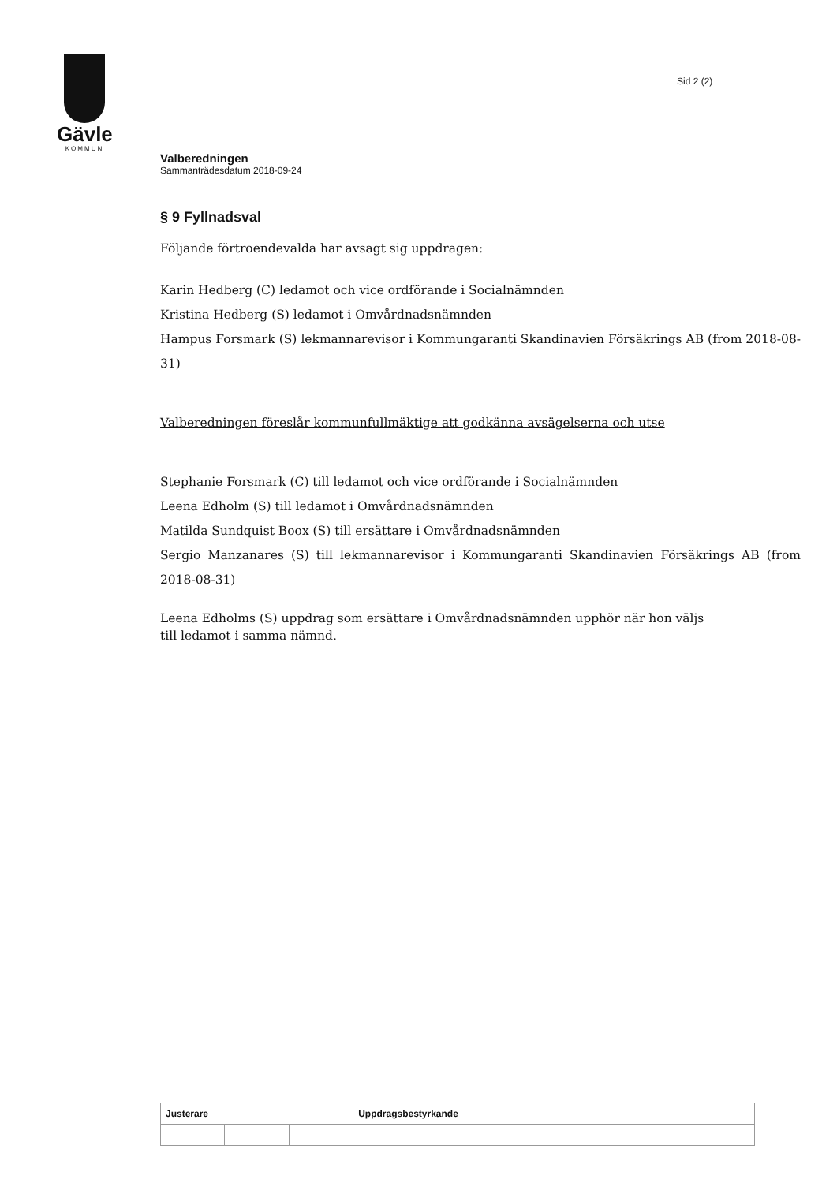Gävle
KOMMUN
Sid 2 (2)
Valberedningen
Sammanträdesdatum 2018-09-24
§ 9 Fyllnadsval
Följande förtroendevalda har avsagt sig uppdragen:
Karin Hedberg (C) ledamot och vice ordförande i Socialnämnden
Kristina Hedberg (S) ledamot i Omvårdnadsnämnden
Hampus Forsmark (S) lekmannarevisor i Kommungaranti Skandinavien Försäkrings AB (from 2018-08-31)
Valberedningen föreslår kommunfullmäktige att godkänna avsägelserna och utse
Stephanie Forsmark (C) till ledamot och vice ordförande i Socialnämnden
Leena Edholm (S) till ledamot i Omvårdnadsnämnden
Matilda Sundquist Boox (S) till ersättare i Omvårdnadsnämnden
Sergio Manzanares (S) till lekmannarevisor i Kommungaranti Skandinavien Försäkrings AB (from 2018-08-31)
Leena Edholms (S) uppdrag som ersättare i Omvårdnadsnämnden upphör när hon väljs
till ledamot i samma nämnd.
| Justerare | | | Uppdragsbestyrkande |